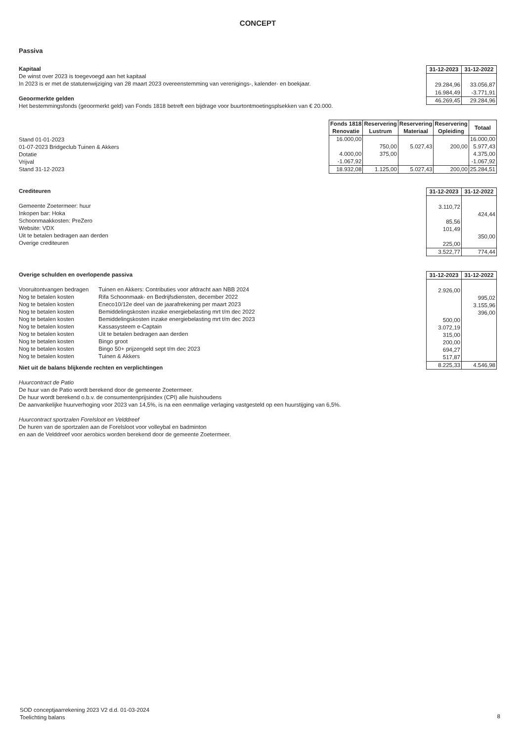CONCEPT
Passiva
Kapitaal
De winst over 2023 is toegevoegd aan het kapitaal
In 2023 is er met de statutenwijziging van 28 maart 2023 overeenstemming van verenigings-, kalender- en boekjaar.
Geoormerkte gelden
Het bestemmingsfonds (geoormerkt geld) van Fonds 1818 betreft een bijdrage voor buurtontmoetingsplsekken van € 20.000.
| 31-12-2023 | 31-12-2022 |
| --- | --- |
| 29.284,96 | 33.056,87 |
| 16.984,49 | -3.771,91 |
| 46.269,45 | 29.284,96 |
Stand 01-01-2023
01-07-2023 Bridgeclub Tuinen & Akkers
Dotatie
Vrijval
Stand 31-12-2023
| Fonds 1818 Renovatie | Reservering Lustrum | Reservering Materiaal | Reservering Opleiding | Totaal |
| --- | --- | --- | --- | --- |
| 16.000,00 | | | | 16.000,00 |
| | 750,00 | 5.027,43 | 200,00 | 5.977,43 |
| 4.000,00 | 375,00 | | | 4.375,00 |
| -1.067,92 | | | | -1.067,92 |
| 18.932,08 | 1.125,00 | 5.027,43 | 200,00 | 25.284,51 |
Crediteuren
Gemeente Zoetermeer: huur
Inkopen bar: Hoka
Schoonmaakkosten: PreZero
Website: VDX
Uit te betalen bedragen aan derden
Overige crediteuren
| 31-12-2023 | 31-12-2022 |
| --- | --- |
| 3.110,72 | |
| | 424,44 |
| 85,56 | |
| 101,49 | |
| | 350,00 |
| 225,00 | |
| 3.522,77 | 774,44 |
Overige schulden en overlopende passiva
| Vooruitontvangen bedragen | Tuinen en Akkers: Contributies voor afdracht aan NBB 2024 |
| Nog te betalen kosten | Rifa Schoonmaak- en Bedrijfsdiensten, december 2022 |
| Nog te betalen kosten | Eneco10/12e deel van de jaarafrekening per maart 2023 |
| Nog te betalen kosten | Bemiddelingskosten inzake energiebelasting mrt t/m dec 2022 |
| Nog te betalen kosten | Bemiddelingskosten inzake energiebelasting mrt t/m dec 2023 |
| Nog te betalen kosten | Kassasysteem e-Captain |
| Nog te betalen kosten | Uit te betalen bedragen aan derden |
| Nog te betalen kosten | Bingo groot |
| Nog te betalen kosten | Bingo 50+ prijzengeld sept t/m dec 2023 |
| Nog te betalen kosten | Tuinen & Akkers |
Niet uit de balans blijkende rechten en verplichtingen
Huurcontract de Patio
De huur van de Patio wordt berekend door de gemeente Zoetermeer.
De huur wordt berekend o.b.v. de consumentenprijsindex (CPI) alle huishoudens
De aanvankelijke huurverhoging voor 2023 van 14,5%, is na een eenmalige verlaging vastgesteld op een huurstijging van 6,5%.
Huurcontract sportzalen Forelsloot en Velddreef
De huren van de sportzalen aan de Forelsloot voor volleybal en badminton
en aan de Velddreef voor aerobics worden berekend door de gemeente Zoetermeer.
| 31-12-2023 | 31-12-2022 |
| --- | --- |
| 2.926,00 | |
| | 995,02 |
| | 3.155,96 |
| | 396,00 |
| 500,00 | |
| 3.072,19 | |
| 315,00 | |
| 200,00 | |
| 694,27 | |
| 517,87 | |
| 8.225,33 | 4.546,98 |
SOD conceptjaarrekening 2023 V2 d.d. 01-03-2024
Toelichting balans
8